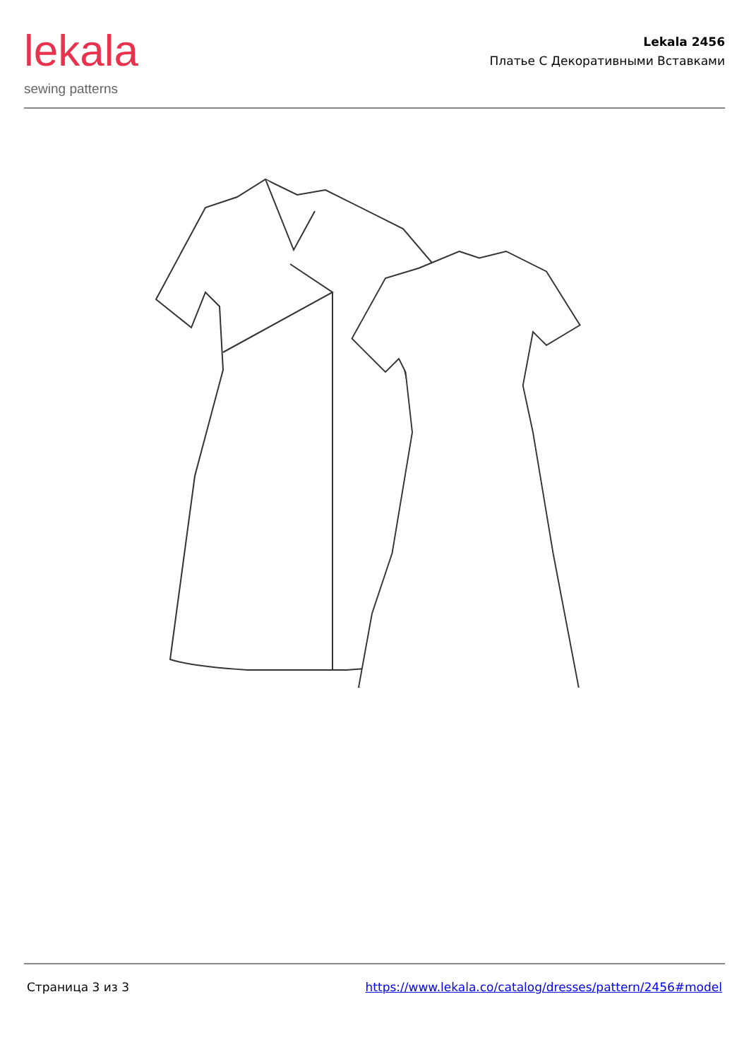lekala
sewing patterns
Lekala 2456
Платье С Декоративными Вставками
Страница 3 из 3 https://www.lekala.co/catalog/dresses/pattern/2456#model